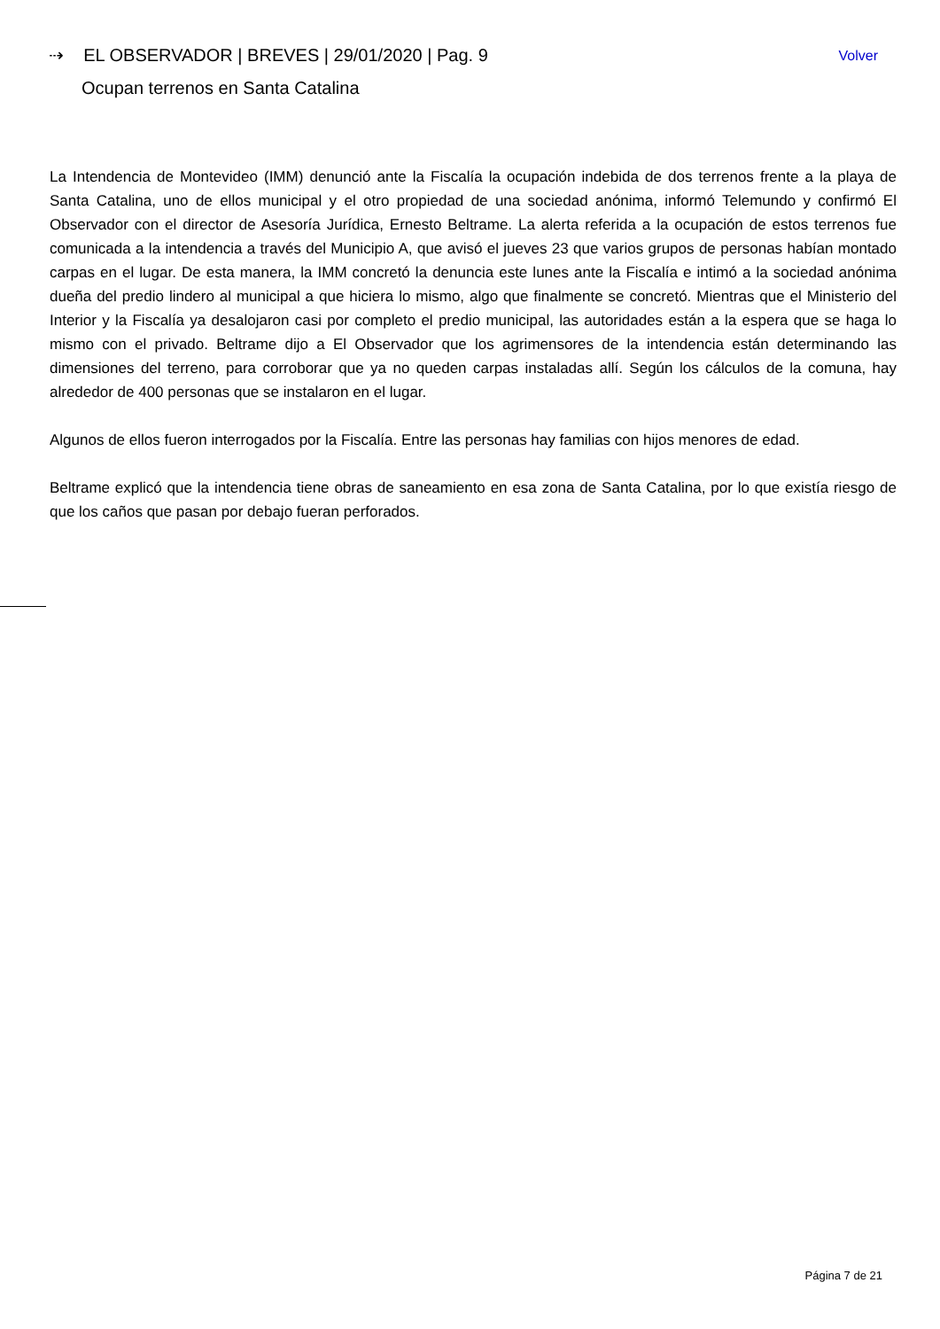⇢ EL OBSERVADOR | BREVES | 29/01/2020 | Pag. 9 Volver
Ocupan terrenos en Santa Catalina
La Intendencia de Montevideo (IMM) denunció ante la Fiscalía la ocupación indebida de dos terrenos frente a la playa de Santa Catalina, uno de ellos municipal y el otro propiedad de una sociedad anónima, informó Telemundo y confirmó El Observador con el director de Asesoría Jurídica, Ernesto Beltrame. La alerta referida a la ocupación de estos terrenos fue comunicada a la intendencia a través del Municipio A, que avisó el jueves 23 que varios grupos de personas habían montado carpas en el lugar. De esta manera, la IMM concretó la denuncia este lunes ante la Fiscalía e intimó a la sociedad anónima dueña del predio lindero al municipal a que hiciera lo mismo, algo que finalmente se concretó. Mientras que el Ministerio del Interior y la Fiscalía ya desalojaron casi por completo el predio municipal, las autoridades están a la espera que se haga lo mismo con el privado. Beltrame dijo a El Observador que los agrimensores de la intendencia están determinando las dimensiones del terreno, para corroborar que ya no queden carpas instaladas allí. Según los cálculos de la comuna, hay alrededor de 400 personas que se instalaron en el lugar.
Algunos de ellos fueron interrogados por la Fiscalía. Entre las personas hay familias con hijos menores de edad.
Beltrame explicó que la intendencia tiene obras de saneamiento en esa zona de Santa Catalina, por lo que existía riesgo de que los caños que pasan por debajo fueran perforados.
Página 7 de 21